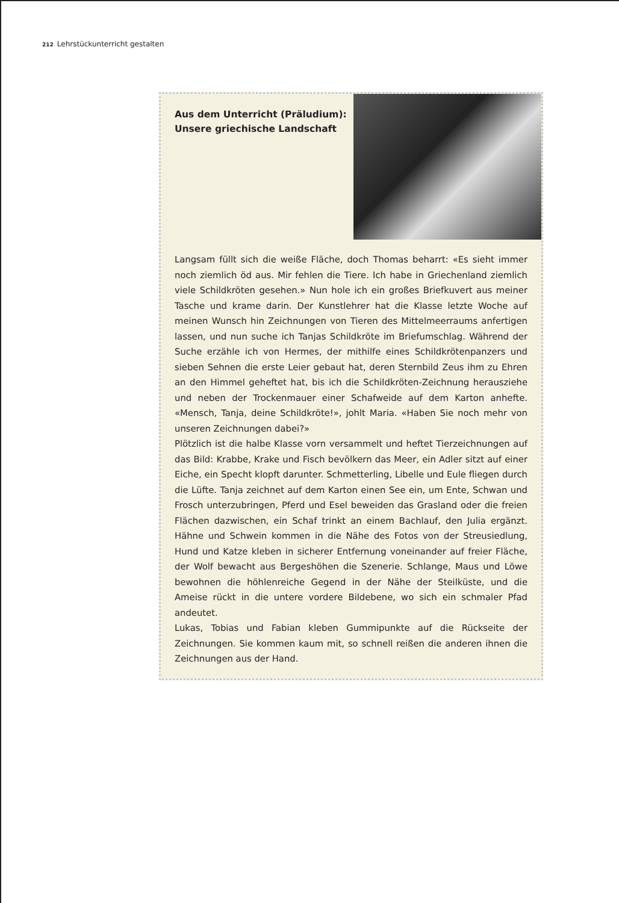212 Lehrstückunterricht gestalten
Aus dem Unterricht (Präludium):
Unsere griechische Landschaft
Langsam füllt sich die weiße Fläche, doch Thomas beharrt: «Es sieht immer noch ziemlich öd aus. Mir fehlen die Tiere. Ich habe in Griechenland ziemlich viele Schildkröten gesehen.» Nun hole ich ein großes Briefkuvert aus meiner Tasche und krame darin. Der Kunstlehrer hat die Klasse letzte Woche auf meinen Wunsch hin Zeichnungen von Tieren des Mittelmeerraums anfertigen lassen, und nun suche ich Tanjas Schildkröte im Briefumschlag. Während der Suche erzähle ich von Hermes, der mithilfe eines Schildkrötenpanzers und sieben Sehnen die erste Leier gebaut hat, deren Sternbild Zeus ihm zu Ehren an den Himmel geheftet hat, bis ich die Schildkröten-Zeichnung herausziehe und neben der Trockenmauer einer Schafweide auf dem Karton anhefte. «Mensch, Tanja, deine Schildkröte!», johlt Maria. «Haben Sie noch mehr von unseren Zeichnungen dabei?»
Plötzlich ist die halbe Klasse vorn versammelt und heftet Tierzeichnungen auf das Bild: Krabbe, Krake und Fisch bevölkern das Meer, ein Adler sitzt auf einer Eiche, ein Specht klopft darunter. Schmetterling, Libelle und Eule fliegen durch die Lüfte. Tanja zeichnet auf dem Karton einen See ein, um Ente, Schwan und Frosch unterzubringen, Pferd und Esel beweiden das Grasland oder die freien Flächen dazwischen, ein Schaf trinkt an einem Bachlauf, den Julia ergänzt. Hähne und Schwein kommen in die Nähe des Fotos von der Streusiedlung, Hund und Katze kleben in sicherer Entfernung voneinander auf freier Fläche, der Wolf bewacht aus Bergeshöhen die Szenerie. Schlange, Maus und Löwe bewohnen die höhlenreiche Gegend in der Nähe der Steilküste, und die Ameise rückt in die untere vordere Bildebene, wo sich ein schmaler Pfad andeutet.
Lukas, Tobias und Fabian kleben Gummipunkte auf die Rückseite der Zeichnungen. Sie kommen kaum mit, so schnell reißen die anderen ihnen die Zeichnungen aus der Hand.